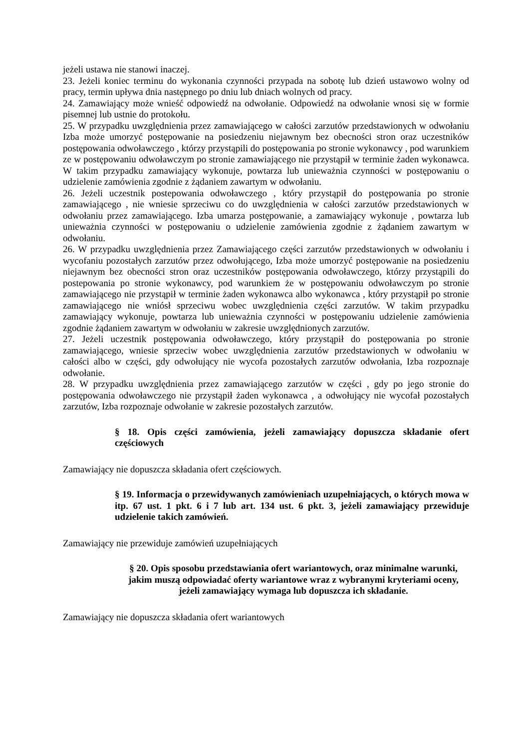jeżeli ustawa nie stanowi inaczej.
23. Jeżeli koniec terminu do wykonania czynności przypada na sobotę lub dzień ustawowo wolny od pracy, termin upływa dnia następnego po dniu lub dniach wolnych od pracy.
24. Zamawiający może wnieść odpowiedź na odwołanie. Odpowiedź na odwołanie wnosi się w formie pisemnej lub ustnie do protokołu.
25. W przypadku uwzględnienia przez zamawiającego w całości zarzutów przedstawionych w odwołaniu Izba może umorzyć postępowanie na posiedzeniu niejawnym bez obecności stron oraz uczestników postępowania odwoławczego , którzy przystąpili do postępowania po stronie wykonawcy , pod warunkiem ze w postępowaniu odwoławczym po stronie zamawiającego nie przystąpił w terminie żaden wykonawca. W takim przypadku zamawiający wykonuje, powtarza lub unieważnia czynności w postępowaniu o udzielenie zamówienia zgodnie z żądaniem zawartym w odwołaniu.
26. Jeżeli uczestnik postepowania odwoławczego , który przystąpił do postępowania po stronie zamawiającego , nie wniesie sprzeciwu co do uwzględnienia w całości zarzutów przedstawionych w odwołaniu przez zamawiającego. Izba umarza postępowanie, a zamawiający wykonuje , powtarza lub unieważnia czynności w postępowaniu o udzielenie zamówienia zgodnie z żądaniem zawartym w odwołaniu.
26. W przypadku uwzględnienia przez Zamawiającego części zarzutów przedstawionych w odwołaniu i wycofaniu pozostałych zarzutów przez odwołującego, Izba może umorzyć postępowanie na posiedzeniu niejawnym bez obecności stron oraz uczestników postępowania odwoławczego, którzy przystąpili do postepowania po stronie wykonawcy, pod warunkiem że w postępowaniu odwoławczym po stronie zamawiającego nie przystąpił w terminie żaden wykonawca albo wykonawca , który przystąpił po stronie zamawiającego nie wniósł sprzeciwu wobec uwzględnienia części zarzutów. W takim przypadku zamawiający wykonuje, powtarza lub unieważnia czynności w postępowaniu udzielenie zamówienia zgodnie żądaniem zawartym w odwołaniu w zakresie uwzględnionych zarzutów.
27. Jeżeli uczestnik postępowania odwoławczego, który przystąpił do postępowania po stronie zamawiającego, wniesie sprzeciw wobec uwzględnienia zarzutów przedstawionych w odwołaniu w całości albo w części, gdy odwołujący nie wycofa pozostałych zarzutów odwołania, Izba rozpoznaje odwołanie.
28. W przypadku uwzględnienia przez zamawiającego zarzutów w części , gdy po jego stronie do postępowania odwoławczego nie przystąpił żaden wykonawca , a odwołujący nie wycofał pozostałych zarzutów, Izba rozpoznaje odwołanie w zakresie pozostałych zarzutów.
§ 18. Opis części zamówienia, jeżeli zamawiający dopuszcza składanie ofert częściowych
Zamawiający nie dopuszcza składania ofert częściowych.
§ 19. Informacja o przewidywanych zamówieniach uzupełniających, o których mowa w itp. 67 ust. 1 pkt. 6 i 7 lub art. 134 ust. 6 pkt. 3, jeżeli zamawiający przewiduje udzielenie takich zamówień.
Zamawiający nie przewiduje zamówień uzupełniających
§ 20. Opis sposobu przedstawiania ofert wariantowych, oraz minimalne warunki, jakim muszą odpowiadać oferty wariantowe wraz z wybranymi kryteriami oceny, jeżeli zamawiający wymaga lub dopuszcza ich składanie.
Zamawiający nie dopuszcza składania ofert wariantowych